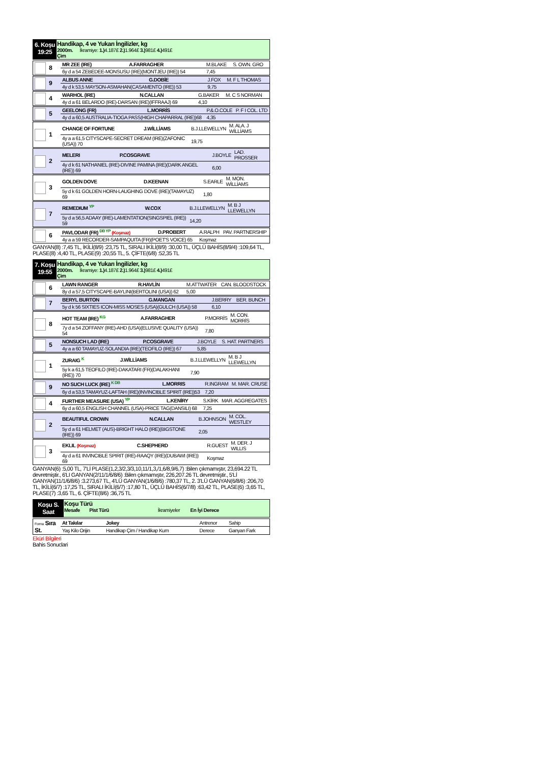6. Koşu
19:25
Handikap, 4 ve Yukarı İngilizler, kg
2000m. İkramiye: 1.) 4.187£ 2.) 1.964£ 3.) 981£ 4.) 491£
Çim
| 8 | MR ZEE (IRE) | A.FARRAGHER | M.BLAKE | S. OWN. GRO |
| | 6y d a 54 ZEBEDEE-MONSUSU (IRE)(MONTJEU (IRE)) 54 | | 7,45 | |
| 9 | ALBUS ANNE | G.DOBİE | J.FOX | M. F L THOMAS |
| | 4y d k 53,5 MAYSON-ASMAHAN(CASAMENTO (IRE)) 53 | | 9,75 | |
| 4 | WARHOL (IRE) | N.CALLAN | G.BAKER | M. C S NORMAN |
| | 4y d a 61 BELARDO (IRE)-DARSAN (IRE)(IFFRAAJ) 69 | | 4,10 | |
| 5 | GEELONG (FR) | L.MORRİS | P.&.O.COLE | P. F I COL. LTD |
| | 4y d a 60,5 AUSTRALIA-TIOGA PASS(HIGH CHAPARRAL (IRE))68 | | 4,35 | |
| 1 | CHANGE OF FORTUNE | J.WİLLİAMS | B.J.LLEWELLYN | M. ALA. J WİLLİAMS |
| | 4y a a 61,5 CITYSCAPE-SECRET DREAM (IRE)(ZAFONIC (USA)) 70 | | 19,75 | |
| 2 | MELERI | P.COSGRAVE | J.BOYLE | LAD. PROSSER |
| | 4y d k 61 NATHANIEL (IRE)-DIVINE PAMINA (IRE)(DARK ANGEL (IRE)) 69 | | 6,00 | |
| 3 | GOLDEN DOVE | D.KEENAN | S.EARLE | M. MON. WİLLİAMS |
| | 5y d k 61 GOLDEN HORN-LAUGHING DOVE (IRE)(TAMAYUZ) 69 | | 1,80 | |
| 7 | REMEDIUM YP | W.COX | B.J.LLEWELLYN | M. B J LLEWELLYN |
| | 5y d a 56,5 ADAAY (IRE)-LAMENTATION(SINGSPIEL (IRE)) 59 | | 14,20 | |
| 6 | PAVLODAR (FR) DB YP (Koşmaz) | D.PROBERT | A.RALPH | PAV. PARTNERSHIP |
| | 4y a a 59 RECORDER-SAMPAQUITA (FR)(POET'S VOICE) 65 | | Koşmaz | |
GANYAN(8) :7,45 TL, İKİLİ(8/9) :23,75 TL, SIRALI İKİLİ(8/9) :30,00 TL, ÜÇLÜ BAHİS(8/9/4) :109,64 TL, PLASE(8) :4,40 TL, PLASE(9) :20,55 TL, 5. ÇİFTE(6/8) :52,35 TL
7. Koşu
19:55
Handikap, 4 ve Yukarı İngilizler, kg
2000m. İkramiye: 1.) 4.187£ 2.) 1.964£ 3.) 981£ 4.) 491£
Çim
| 6 | LAWN RANGER | R.HAVLİN | M.ATTWATER | CAN. BLOODSTOCK |
| | 8y d a 57,5 CITYSCAPE-BAYLINI(BERTOLINI (USA)) 62 | | 5,00 | |
| 7 | BERYL BURTON | G.MANGAN | J.BERRY | BER. BUNCH |
| | 5y d k 56 SIXTIES ICON-MISS MOSES (USA)(GULCH (USA)) 58 | | 6,10 | |
| 8 | HOT TEAM (IRE) KG | A.FARRAGHER | P.MORRİS | M. CON. MORRİS |
| | 7y d a 54 ZOFFANY (IRE)-AHD (USA)(ELUSIVE QUALITY (USA)) 54 | | 7,80 | |
| 5 | NONSUCH LAD (IRE) | P.COSGRAVE | J.BOYLE | S. HAT. PARTNERS |
| | 4y a a 60 TAMAYUZ-SOLANDIA (IRE)(TEOFILO (IRE)) 67 | | 5,85 | |
| 1 | ZURAIG K | J.WİLLİAMS | B.J.LLEWELLYN | M. B J LLEWELLYN |
| | 5y k a 61,5 TEOFILO (IRE)-DAKATARI (FR)(DALAKHANI (IRE)) 70 | | 7,90 | |
| 9 | NO SUCH LUCK (IRE) K DB | L.MORRIS | R.INGRAM | M. MAR. CRUSE |
| | 6y d a 53,5 TAMAYUZ-LAFTAH (IRE)(INVINCIBLE SPIRIT (IRE))53 | | 7,20 | |
| 4 | FURTHER MEASURE (USA) YP | L.KENİRY | S.KİRK | MAR. AGGREGATES |
| | 6y d a 60,5 ENGLISH CHANNEL (USA)-PRICE TAG(DANSILI) 68 | | 7,25 | |
| 2 | BEAUTIFUL CROWN | N.CALLAN | B.JOHNSON | M. COL. WESTLEY |
| | 5y d a 61 HELMET (AUS)-BRIGHT HALO (IRE)(BIGSTONE (IRE)) 69 | | 2,05 | |
| 3 | EKLIL (Koşmaz) | C.SHEPHERD | R.GUEST | M. DER. J WILLIS |
| | 4y d a 61 INVINCIBLE SPIRIT (IRE)-RAAQY (IRE)(DUBAWI (IRE)) 69 | | Koşmaz | |
GANYAN(6) :5,00 TL, 7'Lİ PLASE(1,2,3/2,3/3,10,11/1,3,/1,6/8,9/6,7) :Bilen çıkmamıştır, 23,694.22 TL devretmiştir., 6'LI GANYAN(2/11/1/6/8/6) :Bilen çıkmamıştır, 226,207.26 TL devretmiştir., 5'Lİ GANYAN(11/1/6/8/6) :3.273,67 TL, 4'LÜ GANYAN(1/6/8/6) :780,37 TL, 2. 3'LÜ GANYAN(6/8/6) :206,70 TL, İKİLİ(6/7) :17,25 TL, SIRALI İKİLİ(6/7) :17,80 TL, ÜÇLÜ BAHİS(6/7/8) :63,42 TL, PLASE(6) :3,65 TL, PLASE(7) :3,65 TL, 6. ÇİFTE(8/6) :36,75 TL
Koşu S.
Saat
Koşu Türü
Mesafe Pist Türü İkramiyeler En İyi Derece
| Forma Sıra St. | At Takılar | Jokey | Antrenor | Sahip |
| | Yaş Kilo Orijin | Handikap Çim / Handikap Kum | Derece | Ganyan Fark |
Eküri Bilgileri
Bahis Sonuclari